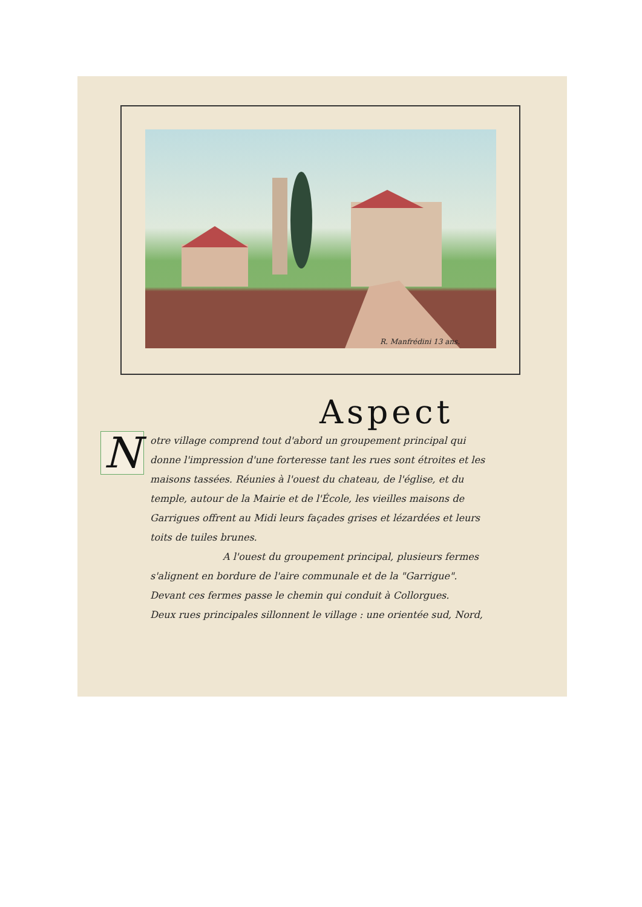R. Manfrédini 13 ans.
Aspect
N
otre village comprend tout d'abord un groupement principal qui donne l'impression d'une forteresse tant les rues sont étroites et les maisons tassées. Réunies à l'ouest du chateau, de l'église, et du temple, autour de la Mairie et de l'École, les vieilles maisons de Garrigues offrent au Midi leurs façades grises et lézardées et leurs toits de tuiles brunes.
A l'ouest du groupement principal, plusieurs fermes s'alignent en bordure de l'aire communale et de la "Garrigue". Devant ces fermes passe le chemin qui conduit à Collorgues.
Deux rues principales sillonnent le village : une orientée sud, Nord,